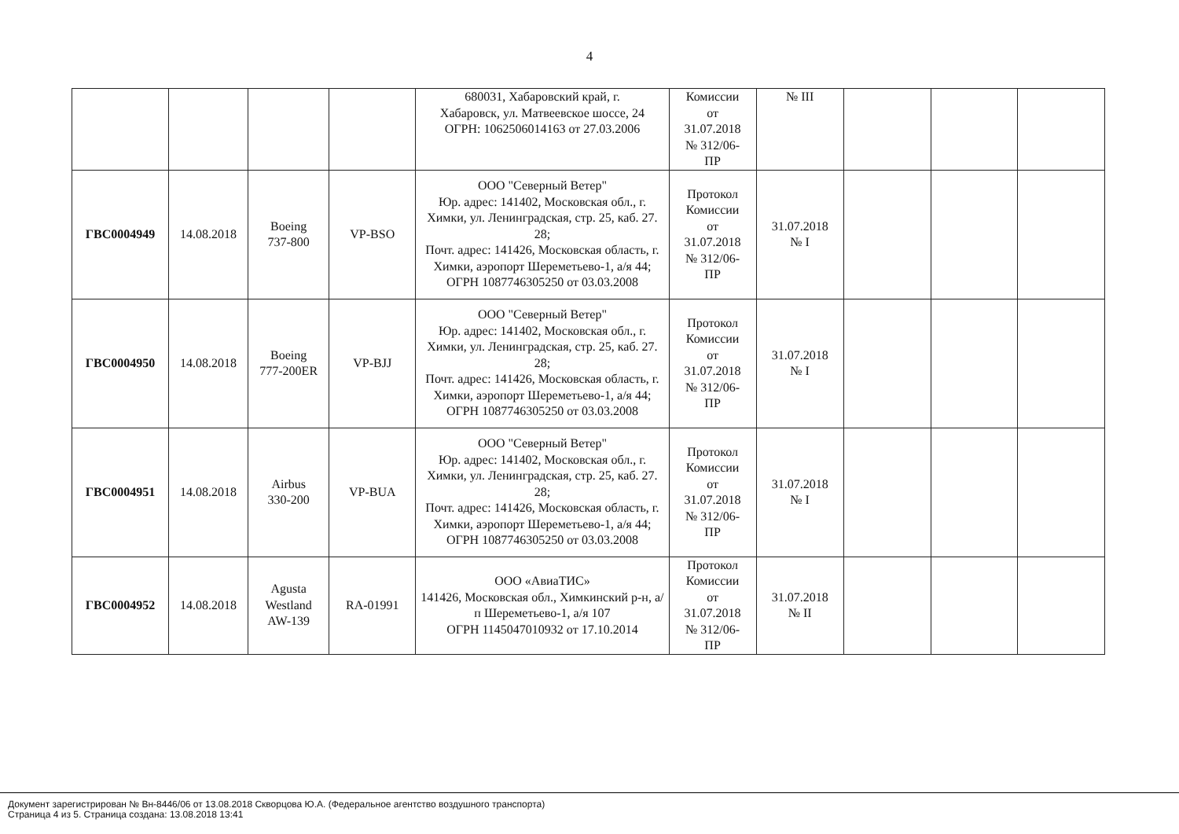4
| | | | | 680031, Хабаровский край, г. Хабаровск, ул. Матвеевское шоссе, 24 ОГРН: 1062506014163 от 27.03.2006 | Комиссии от 31.07.2018 № 312/06- ПР | № III | | | |
| ГВС0004949 | 14.08.2018 | Boeing 737-800 | VP-BSO | ООО "Северный Ветер" Юр. адрес: 141402, Московская обл., г. Химки, ул. Ленинградская, стр. 25, каб. 27. 28; Почт. адрес: 141426, Московская область, г. Химки, аэропорт Шереметьево-1, а/я 44; ОГРН 1087746305250 от 03.03.2008 | Протокол Комиссии от 31.07.2018 № 312/06- ПР | 31.07.2018 № I | | | |
| ГВС0004950 | 14.08.2018 | Boeing 777-200ER | VP-BJJ | ООО "Северный Ветер" Юр. адрес: 141402, Московская обл., г. Химки, ул. Ленинградская, стр. 25, каб. 27. 28; Почт. адрес: 141426, Московская область, г. Химки, аэропорт Шереметьево-1, а/я 44; ОГРН 1087746305250 от 03.03.2008 | Протокол Комиссии от 31.07.2018 № 312/06- ПР | 31.07.2018 № I | | | |
| ГВС0004951 | 14.08.2018 | Airbus 330-200 | VP-BUA | ООО "Северный Ветер" Юр. адрес: 141402, Московская обл., г. Химки, ул. Ленинградская, стр. 25, каб. 27. 28; Почт. адрес: 141426, Московская область, г. Химки, аэропорт Шереметьево-1, а/я 44; ОГРН 1087746305250 от 03.03.2008 | Протокол Комиссии от 31.07.2018 № 312/06- ПР | 31.07.2018 № I | | | |
| ГВС0004952 | 14.08.2018 | Agusta Westland AW-139 | RA-01991 | ООО «АвиаТИС» 141426, Московская обл., Химкинский р-н, а/п Шереметьево-1, а/я 107 ОГРН 1145047010932 от 17.10.2014 | Протокол Комиссии от 31.07.2018 № 312/06- ПР | 31.07.2018 № II | | | |
Документ зарегистрирован № Вн-8446/06 от 13.08.2018 Скворцова Ю.А. (Федеральное агентство воздушного транспорта)
Страница 4 из 5. Страница создана: 13.08.2018 13:41